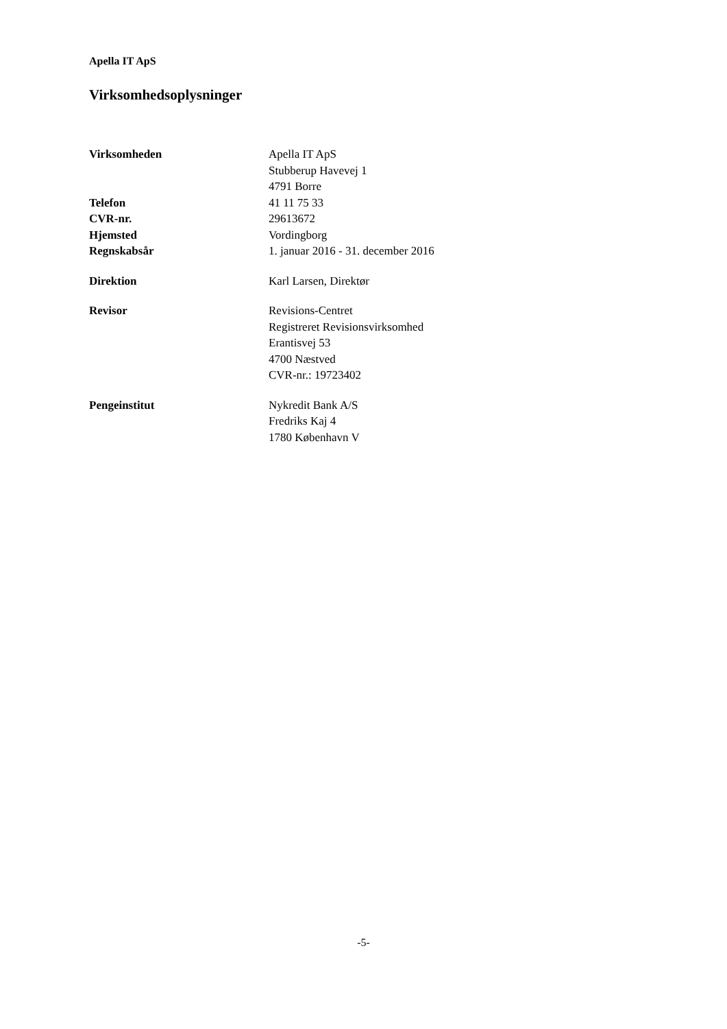Apella IT ApS
Virksomhedsoplysninger
| Virksomheden | Apella IT ApS Stubberup Havevej 1 4791 Borre |
| Telefon | 41 11 75 33 |
| CVR-nr. | 29613672 |
| Hjemsted | Vordingborg |
| Regnskabsår | 1. januar 2016 - 31. december 2016 |
| Direktion | Karl Larsen, Direktør |
| Revisor | Revisions-Centret Registreret Revisionsvirksomhed Erantisvej 53 4700 Næstved CVR-nr.: 19723402 |
| Pengeinstitut | Nykredit Bank A/S Fredriks Kaj 4 1780 København V |
-5-